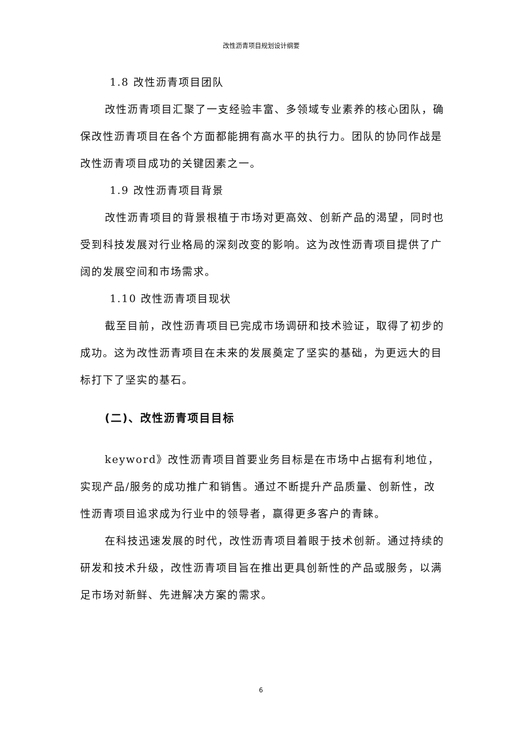改性沥青项目规划设计纲要
1.8 改性沥青项目团队
改性沥青项目汇聚了一支经验丰富、多领域专业素养的核心团队，确保改性沥青项目在各个方面都能拥有高水平的执行力。团队的协同作战是改性沥青项目成功的关键因素之一。
1.9 改性沥青项目背景
改性沥青项目的背景根植于市场对更高效、创新产品的渴望，同时也受到科技发展对行业格局的深刻改变的影响。这为改性沥青项目提供了广阔的发展空间和市场需求。
1.10 改性沥青项目现状
截至目前，改性沥青项目已完成市场调研和技术验证，取得了初步的成功。这为改性沥青项目在未来的发展奠定了坚实的基础，为更远大的目标打下了坚实的基石。
(二)、改性沥青项目目标
keyword》改性沥青项目首要业务目标是在市场中占据有利地位，实现产品/服务的成功推广和销售。通过不断提升产品质量、创新性，改性沥青项目追求成为行业中的领导者，赢得更多客户的青睐。
在科技迅速发展的时代，改性沥青项目着眼于技术创新。通过持续的研发和技术升级，改性沥青项目旨在推出更具创新性的产品或服务，以满足市场对新鲜、先进解决方案的需求。
6